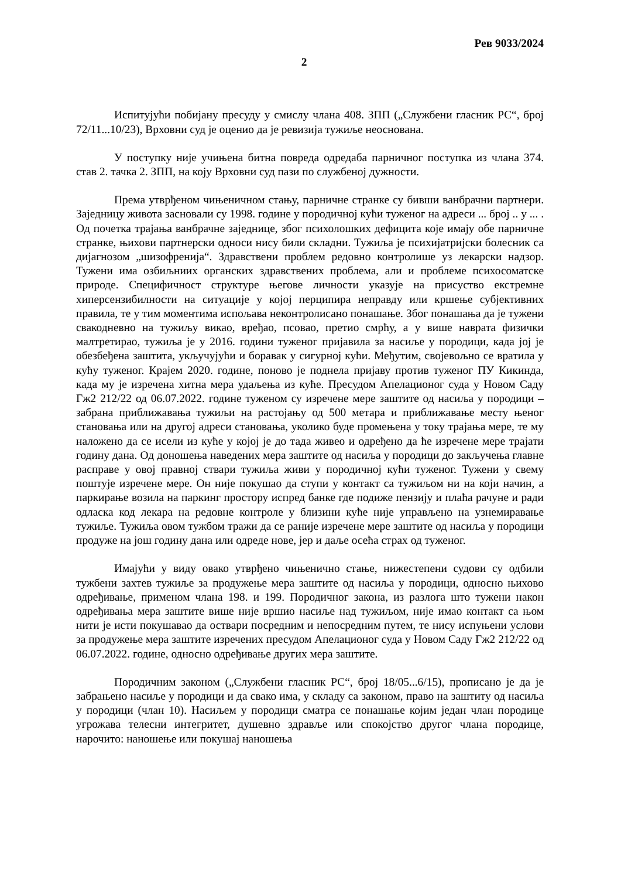Рев 9033/2024
2
Испитујући побијану пресуду у смислу члана 408. ЗПП („Службени гласник РС“, број 72/11...10/23), Врховни суд је оценио да је ревизија тужиље неоснована.
У поступку није учињена битна повреда одредаба парничног поступка из члана 374. став 2. тачка 2. ЗПП, на коју Врховни суд пази по службеној дужности.
Према утврђеном чињеничном стању, парничне странке су бивши ванбрачни партнери. Заједницу живота засновали су 1998. године у породичној кући туженог на адреси ... број .. у ... . Од почетка трајања ванбрачне заједнице, због психолошких дефицита које имају обе парничне странке, њихови партнерски односи нису били складни. Тужиља је психијатријски болесник са дијагнозом „шизофренија“. Здравствени проблем редовно контролише уз лекарски надзор. Тужени има озбиљниих органских здравствених проблема, али и проблеме психосоматске природе. Специфичност структуре његове личности указује на присуство екстремне хиперсензибилности на ситуације у којој перципира неправду или кршење субјективних правила, те у тим моментима испољава неконтролисано понашање. Због понашања да је тужени свакодневно на тужиљу викао, вређао, псовао, претио смрћу, а у више наврата физички малтретирао, тужиља је у 2016. години туженог пријавила за насиље у породици, када јој је обезбеђена заштита, укључујући и боравак у сигурној кући. Међутим, својевољно се вратила у кућу туженог. Крајем 2020. године, поново је поднела пријаву против туженог ПУ Кикинда, када му је изречена хитна мера удаљења из куће. Пресудом Апелационог суда у Новом Саду Гж2 212/22 од 06.07.2022. године туженом су изречене мере заштите од насиља у породици – забрана приближавања тужиљи на растојању од 500 метара и приближавање месту њеног становања или на другој адреси становања, уколико буде промењена у току трајања мере, те му наложено да се исели из куће у којој је до тада живео и одређено да ће изречене мере трајати годину дана. Од доношења наведених мера заштите од насиља у породици до закључења главне расправе у овој правној ствари тужиља живи у породичној кући туженог. Тужени у свему поштује изречене мере. Он није покушао да ступи у контакт са тужиљом ни на који начин, а паркирање возила на паркинг простору испред банке где подиже пензију и плаћа рачуне и ради одласка код лекара на редовне контроле у близини куће није управљено на узнемиравање тужиље. Тужиља овом тужбом тражи да се раније изречене мере заштите од насиља у породици продуже на још годину дана или одреде нове, јер и даље осећа страх од туженог.
Имајући у виду овако утврђено чињенично стање, нижестепени судови су одбили тужбени захтев тужиље за продужење мера заштите од насиља у породици, односно њихово одређивање, применом члана 198. и 199. Породичног закона, из разлога што тужени након одређивања мера заштите више није вршио насиље над тужиљом, није имао контакт са њом нити је исти покушавао да оствари посредним и непосредним путем, те нису испуњени услови за продужење мера заштите изречених пресудом Апелационог суда у Новом Саду Гж2 212/22 од 06.07.2022. године, односно одређивање других мера заштите.
Породичним законом („Службени гласник РС“, број 18/05...6/15), прописано је да је забрањено насиље у породици и да свако има, у складу са законом, право на заштиту од насиља у породици (члан 10). Насиљем у породици сматра се понашање којим један члан породице угрожава телесни интегритет, душевно здравље или спокојство другог члана породице, нарочито: наношење или покушај наношења